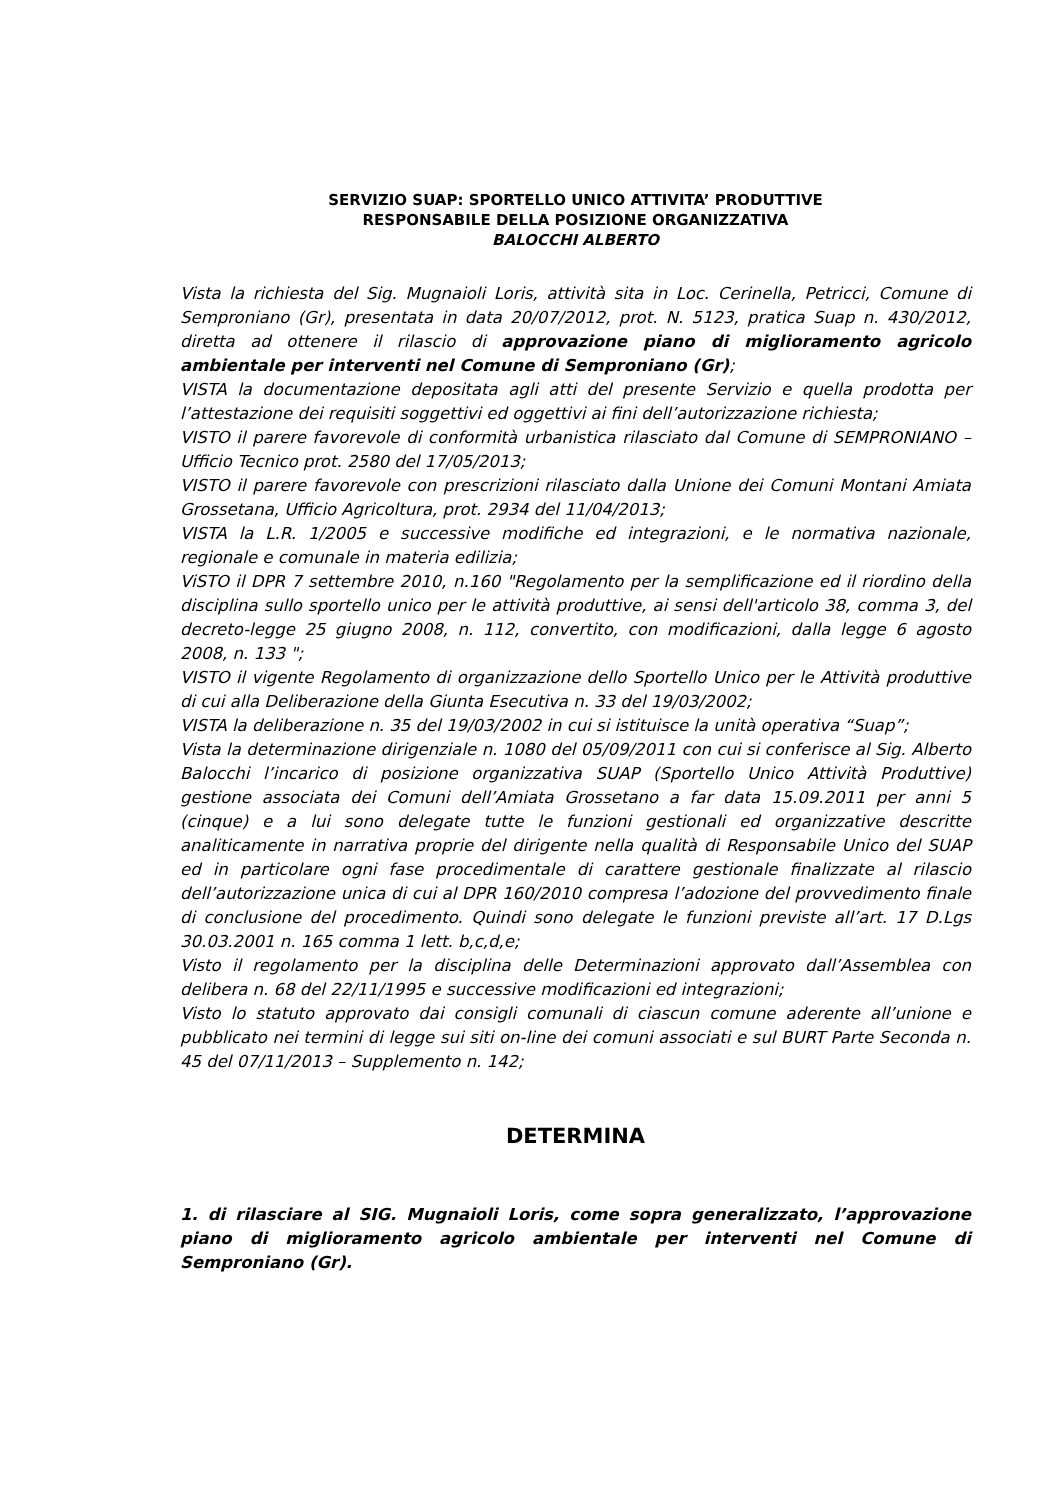SERVIZIO SUAP: SPORTELLO UNICO ATTIVITA’ PRODUTTIVE
RESPONSABILE DELLA POSIZIONE ORGANIZZATIVA
BALOCCHI ALBERTO
Vista la richiesta del Sig. Mugnaioli Loris, attività sita in Loc. Cerinella, Petricci, Comune di Semproniano (Gr), presentata in data 20/07/2012, prot. N. 5123, pratica Suap n. 430/2012, diretta ad ottenere il rilascio di approvazione piano di miglioramento agricolo ambientale per interventi nel Comune di Semproniano (Gr);
VISTA la documentazione depositata agli atti del presente Servizio e quella prodotta per l’attestazione dei requisiti soggettivi ed oggettivi ai fini dell’autorizzazione richiesta;
VISTO il parere favorevole di conformità urbanistica rilasciato dal Comune di SEMPRONIANO – Ufficio Tecnico prot. 2580 del 17/05/2013;
VISTO il parere favorevole con prescrizioni rilasciato dalla Unione dei Comuni Montani Amiata Grossetana, Ufficio Agricoltura, prot. 2934 del 11/04/2013;
VISTA la L.R. 1/2005 e successive modifiche ed integrazioni, e le normativa nazionale, regionale e comunale in materia edilizia;
ViSTO il DPR 7 settembre 2010, n.160 "Regolamento per la semplificazione ed il riordino della disciplina sullo sportello unico per le attività produttive, ai sensi dell'articolo 38, comma 3, del decreto-legge 25 giugno 2008, n. 112, convertito, con modificazioni, dalla legge 6 agosto 2008, n. 133 ";
VISTO il vigente Regolamento di organizzazione dello Sportello Unico per le Attività produttive di cui alla Deliberazione della Giunta Esecutiva n. 33 del 19/03/2002;
VISTA la deliberazione n. 35 del 19/03/2002 in cui si istituisce la unità operativa “Suap”;
Vista la determinazione dirigenziale n. 1080 del 05/09/2011 con cui si conferisce al Sig. Alberto Balocchi l’incarico di posizione organizzativa SUAP (Sportello Unico Attività Produttive) gestione associata dei Comuni dell’Amiata Grossetano a far data 15.09.2011 per anni 5 (cinque) e a lui sono delegate tutte le funzioni gestionali ed organizzative descritte analiticamente in narrativa proprie del dirigente nella qualità di Responsabile Unico del SUAP ed in particolare ogni fase procedimentale di carattere gestionale finalizzate al rilascio dell’autorizzazione unica di cui al DPR 160/2010 compresa l’adozione del provvedimento finale di conclusione del procedimento. Quindi sono delegate le funzioni previste all’art. 17 D.Lgs 30.03.2001 n. 165 comma 1 lett. b,c,d,e;
Visto il regolamento per la disciplina delle Determinazioni approvato dall’Assemblea con delibera n. 68 del 22/11/1995 e successive modificazioni ed integrazioni;
Visto lo statuto approvato dai consigli comunali di ciascun comune aderente all’unione e pubblicato nei termini di legge sui siti on-line dei comuni associati e sul BURT Parte Seconda n. 45 del 07/11/2013 – Supplemento n. 142;
DETERMINA
1. di rilasciare al SIG. Mugnaioli Loris, come sopra generalizzato, l’approvazione piano di miglioramento agricolo ambientale per interventi nel Comune di Semproniano (Gr).